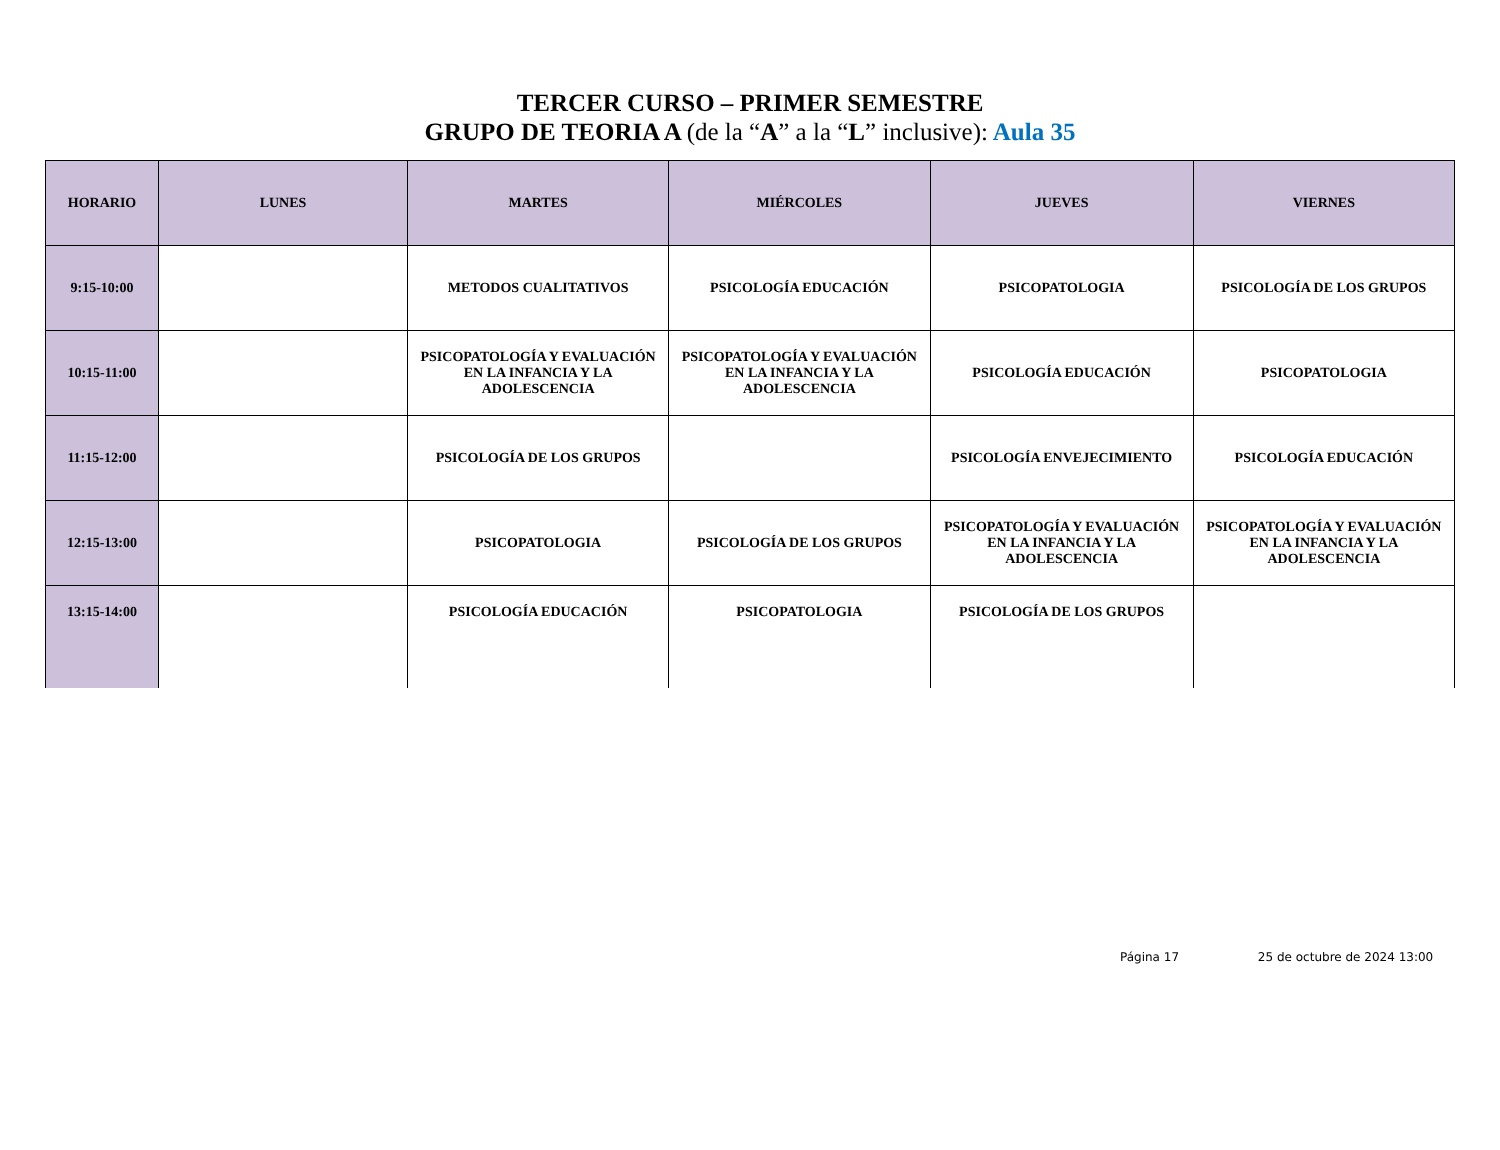TERCER CURSO – PRIMER SEMESTRE
GRUPO DE TEORIA A (de la “A” a la “L” inclusive): Aula 35
| HORARIO | LUNES | MARTES | MIÉRCOLES | JUEVES | VIERNES |
| --- | --- | --- | --- | --- | --- |
| 9:15-10:00 | | METODOS CUALITATIVOS | PSICOLOGÍA EDUCACIÓN | PSICOPATOLOGIA | PSICOLOGÍA DE LOS GRUPOS |
| 10:15-11:00 | | PSICOPATOLOGÍA Y EVALUACIÓN EN LA INFANCIA Y LA ADOLESCENCIA | PSICOPATOLOGÍA Y EVALUACIÓN EN LA INFANCIA Y LA ADOLESCENCIA | PSICOLOGÍA EDUCACIÓN | PSICOPATOLOGIA |
| 11:15-12:00 | | PSICOLOGÍA DE LOS GRUPOS | | PSICOLOGÍA ENVEJECIMIENTO | PSICOLOGÍA EDUCACIÓN |
| 12:15-13:00 | | PSICOPATOLOGIA | PSICOLOGÍA DE LOS GRUPOS | PSICOPATOLOGÍA Y EVALUACIÓN EN LA INFANCIA Y LA ADOLESCENCIA | PSICOPATOLOGÍA Y EVALUACIÓN EN LA INFANCIA Y LA ADOLESCENCIA |
| 13:15-14:00 | | PSICOLOGÍA EDUCACIÓN | PSICOPATOLOGIA | PSICOLOGÍA DE LOS GRUPOS | |
Página 17 25 de octubre de 2024 13:00